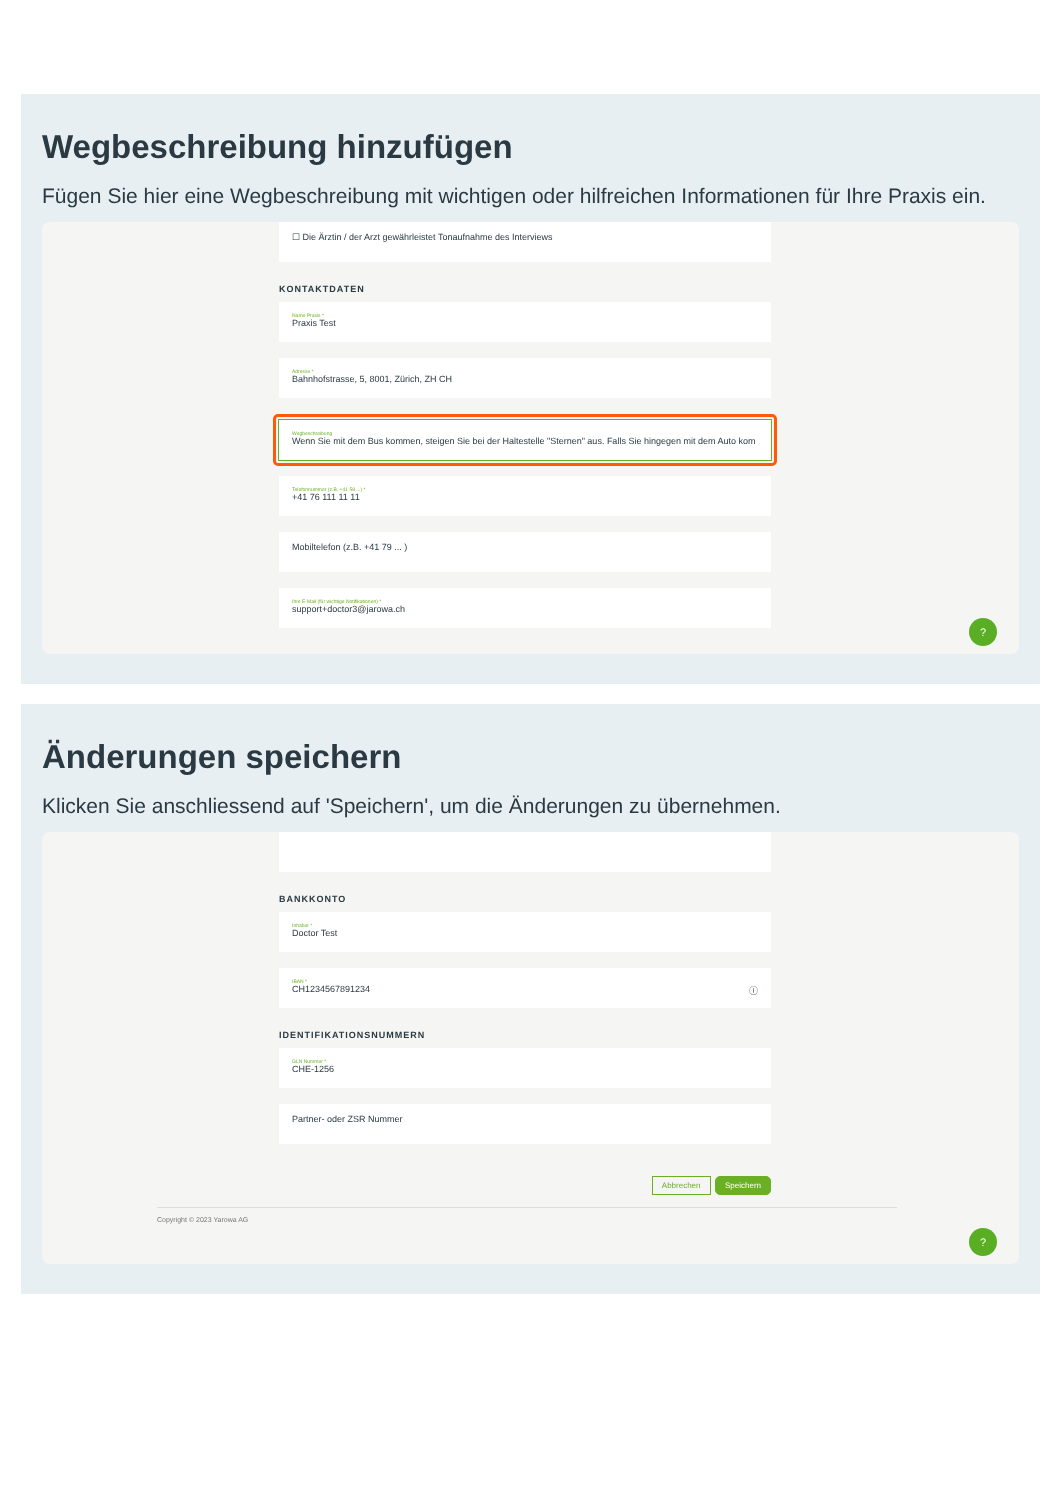Wegbeschreibung hinzufügen
Fügen Sie hier eine Wegbeschreibung mit wichtigen oder hilfreichen Informationen für Ihre Praxis ein.
☐ Die Ärztin / der Arzt gewährleistet Tonaufnahme des Interviews
KONTAKTDATEN
Name Praxis *
Praxis Test
Adresse *
Bahnhofstrasse, 5, 8001, Zürich, ZH CH
Wegbeschreibung
Wenn Sie mit dem Bus kommen, steigen Sie bei der Haltestelle "Sternen" aus. Falls Sie hingegen mit dem Auto kom
Telefonnummer (z.B. +41 58 ...) *
+41 76 111 11 11
Mobiltelefon (z.B. +41 79 ... )
Ihre E-Mail (für wichtige Notifikationen) *
support+doctor3@jarowa.ch
?
Änderungen speichern
Klicken Sie anschliessend auf 'Speichern', um die Änderungen zu übernehmen.
BANKKONTO
Inhaber *
Doctor Test
IBAN *
CH1234567891234 ⓘ
IDENTIFIKATIONSNUMMERN
GLN Nummer *
CHE-1256
Partner- oder ZSR Nummer
Abbrechen Speichern
Copyright © 2023 Yarowa AG
?